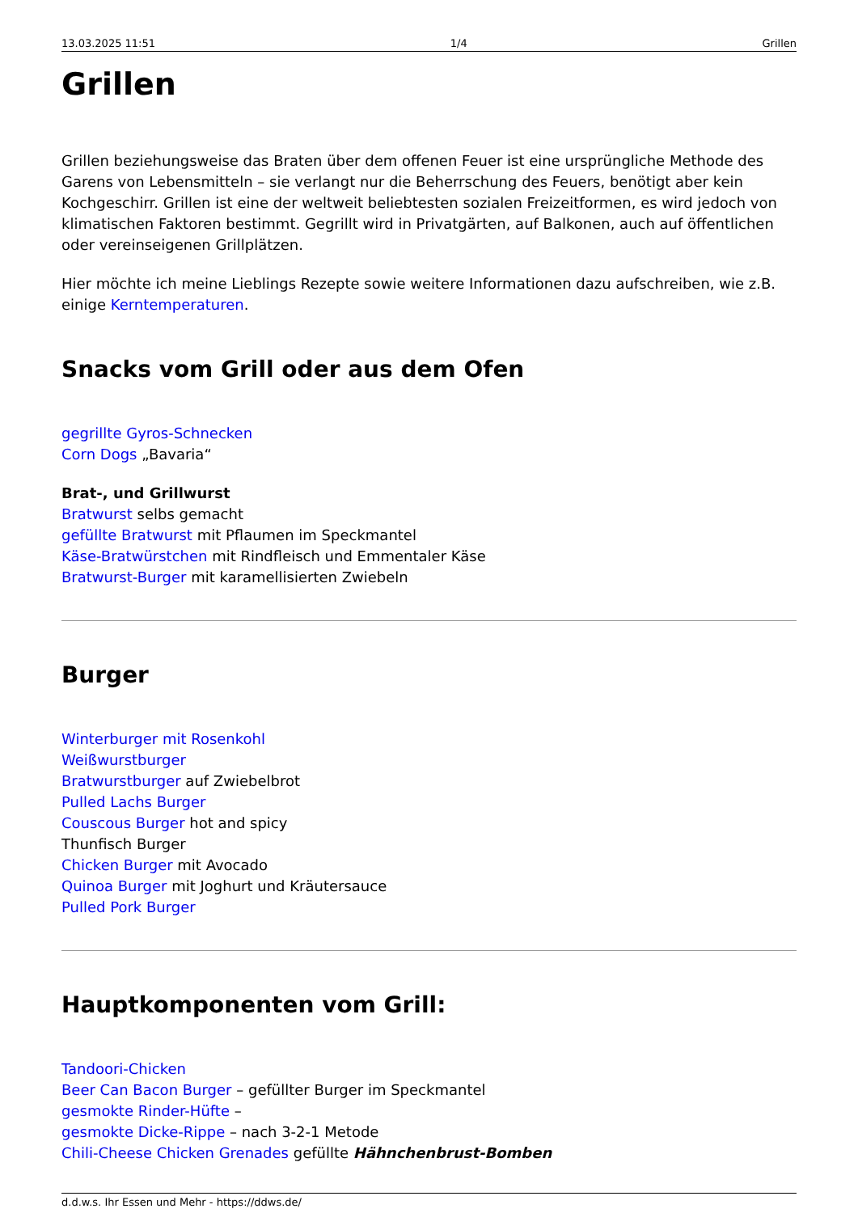13.03.2025 11:51 1/4 Grillen
Grillen
Grillen beziehungsweise das Braten über dem offenen Feuer ist eine ursprüngliche Methode des Garens von Lebensmitteln – sie verlangt nur die Beherrschung des Feuers, benötigt aber kein Kochgeschirr. Grillen ist eine der weltweit beliebtesten sozialen Freizeitformen, es wird jedoch von klimatischen Faktoren bestimmt. Gegrillt wird in Privatgärten, auf Balkonen, auch auf öffentlichen oder vereinseigenen Grillplätzen.
Hier möchte ich meine Lieblings Rezepte sowie weitere Informationen dazu aufschreiben, wie z.B. einige Kerntemperaturen.
Snacks vom Grill oder aus dem Ofen
gegrillte Gyros-Schnecken
Corn Dogs „Bavaria“
Brat-, und Grillwurst
Bratwurst selbs gemacht
gefüllte Bratwurst mit Pflaumen im Speckmantel
Käse-Bratwürstchen mit Rindfleisch und Emmentaler Käse
Bratwurst-Burger mit karamellisierten Zwiebeln
Burger
Winterburger mit Rosenkohl
Weißwurstburger
Bratwurstburger auf Zwiebelbrot
Pulled Lachs Burger
Couscous Burger hot and spicy
Thunfisch Burger
Chicken Burger mit Avocado
Quinoa Burger mit Joghurt und Kräutersauce
Pulled Pork Burger
Hauptkomponenten vom Grill:
Tandoori-Chicken
Beer Can Bacon Burger – gefüllter Burger im Speckmantel
gesmokte Rinder-Hüfte –
gesmokte Dicke-Rippe – nach 3-2-1 Metode
Chili-Cheese Chicken Grenades gefüllte Hähnchenbrust-Bomben
d.d.w.s. Ihr Essen und Mehr - https://ddws.de/